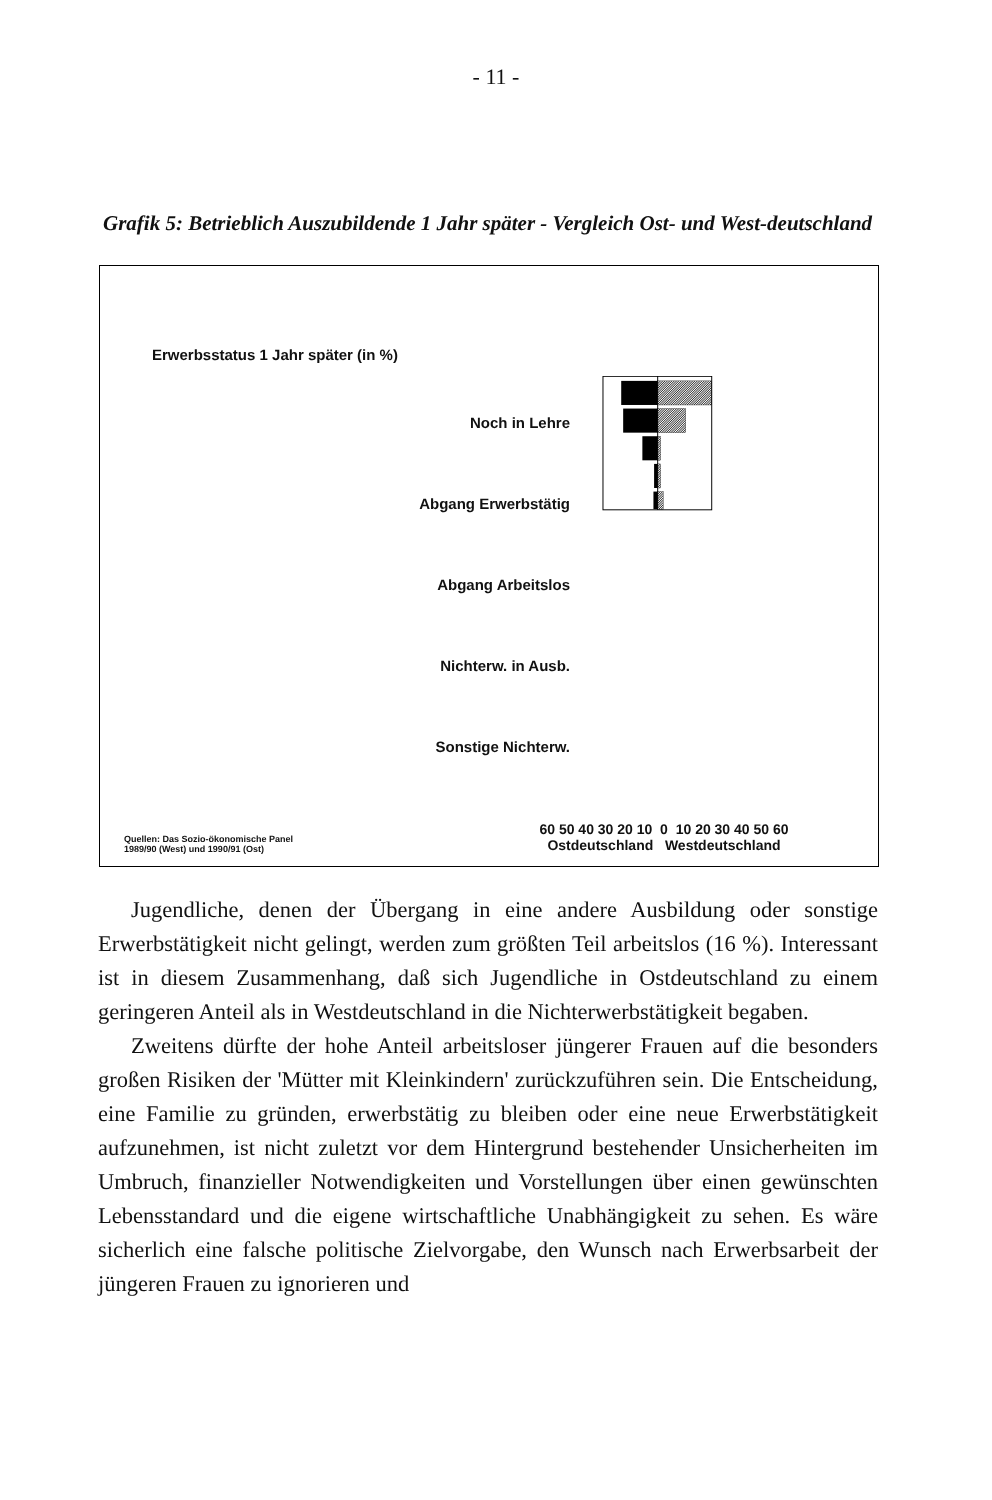- 11 -
Grafik 5: Betrieblich Auszubildende 1 Jahr später - Vergleich Ost- und West-deutschland
Erwerbsstatus 1 Jahr später (in %)
Noch in Lehre
Abgang Erwerbstätig
Abgang Arbeitslos
Nichterw. in Ausb.
Sonstige Nichterw.
60 50 40 30 20 10 0 10 20 30 40 50 60
Ostdeutschland Westdeutschland
Quellen: Das Sozio-ökonomische Panel
1989/90 (West) und 1990/91 (Ost)
Jugendliche, denen der Übergang in eine andere Ausbildung oder sonstige Erwerbstätigkeit nicht gelingt, werden zum größten Teil arbeitslos (16 %). Interessant ist in diesem Zusammenhang, daß sich Jugendliche in Ostdeutschland zu einem geringeren Anteil als in Westdeutschland in die Nichterwerbstätigkeit begaben.
Zweitens dürfte der hohe Anteil arbeitsloser jüngerer Frauen auf die besonders großen Risiken der 'Mütter mit Kleinkindern' zurückzuführen sein. Die Entscheidung, eine Familie zu gründen, erwerbstätig zu bleiben oder eine neue Erwerbstätigkeit aufzunehmen, ist nicht zuletzt vor dem Hintergrund bestehender Unsicherheiten im Umbruch, finanzieller Notwendigkeiten und Vorstellungen über einen gewünschten Lebensstandard und die eigene wirtschaftliche Unabhängigkeit zu sehen. Es wäre sicherlich eine falsche politische Zielvorgabe, den Wunsch nach Erwerbsarbeit der jüngeren Frauen zu ignorieren und